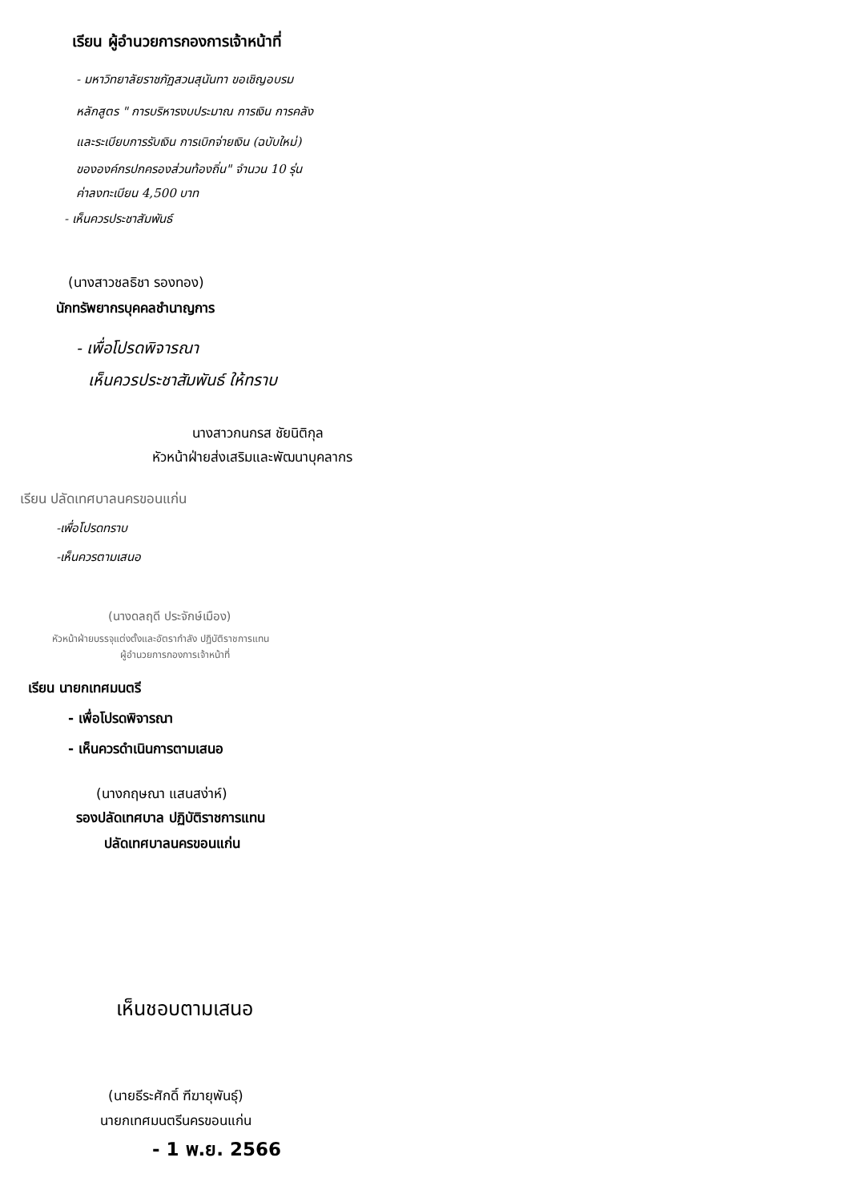เรียน ผู้อำนวยการกองการเจ้าหน้าที่
- มหาวิทยาลัยราชภัฏสวนสุนันทา ขอเชิญอบรม
หลักสูตร " การบริหารงบประมาณ การเงิน การคลัง
และระเบียบการรับเงิน การเบิกจ่ายเงิน (ฉบับใหม่)
ขององค์กรปกครองส่วนท้องถิ่น" จำนวน 10 รุ่น
ค่าลงทะเบียน 4,500 บาท
- เห็นควรประชาสัมพันธ์
(นางสาวชลธิชา รองทอง)
นักทรัพยากรบุคคลชำนาญการ
- เพื่อโปรดพิจารณา
เห็นควรประชาสัมพันธ์ ให้ทราบ
นางสาวกนกรส ชัยนิติกุล
หัวหน้าฝ่ายส่งเสริมและพัฒนาบุคลากร
เรียน ปลัดเทศบาลนครขอนแก่น
-เพื่อโปรดทราบ
-เห็นควรตามเสนอ
(นางดลฤดี ประจักษ์เมือง)
หัวหน้าฝ่ายบรรจุแต่งตั้งและอัตรากำลัง ปฏิบัติราชการแทน
ผู้อำนวยการกองการเจ้าหน้าที่
เรียน นายกเทศมนตรี
- เพื่อโปรดพิจารณา
- เห็นควรดำเนินการตามเสนอ
(นางกฤษณา แสนสง่าห์)
รองปลัดเทศบาล ปฏิบัติราชการแทน
ปลัดเทศบาลนครขอนแก่น
เห็นชอบตามเสนอ
(นายธีระศักดิ์ ฑีฆายุพันธุ์)
นายกเทศมนตรีนครขอนแก่น
- 1 พ.ย. 2566